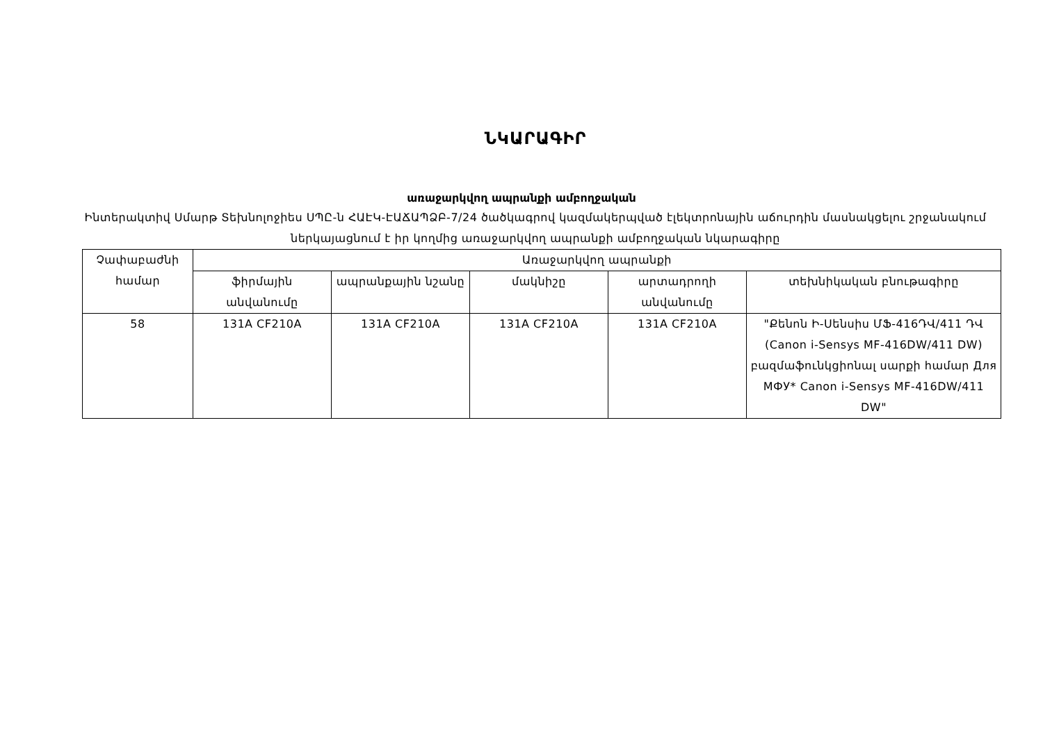ՆԿԱՐԱԳԻՐ
առաջարկվող ապրանքի ամբողջական
Ինտերակտիվ Սմարթ Տեխնոլոջիես ՍՊԸ-ն ՀԱԷԿ-ԷԱՃԱՊՁԲ-7/24 ծածկագրով կազմակերպված էլեկտրոնային աճուրդին մասնակցելու շրջանակում ներկայացնում է իր կողմից առաջարկվող ապրանքի ամբողջական նկարագիրը
| Չափաբաժնի համար | Առաջարկվող ապրանքի | | | | |
| --- | --- | --- | --- | --- | --- |
| | ֆիրմային անվանումը | ապրանքային նշանը | մակնիշը | արտադրողի անվանումը | տեխնիկական բնութագիրը |
| 58 | 131A CF210A | 131A CF210A | 131A CF210A | 131A CF210A | "Քենոն Ի-Սենսիս ՄՖ-416ԴՎ/411 ԴՎ (Canon i-Sensys MF-416DW/411 DW) բազմաֆունկցիոնալ սարքի համար Для МФУ* Canon i-Sensys MF-416DW/411 DW" |